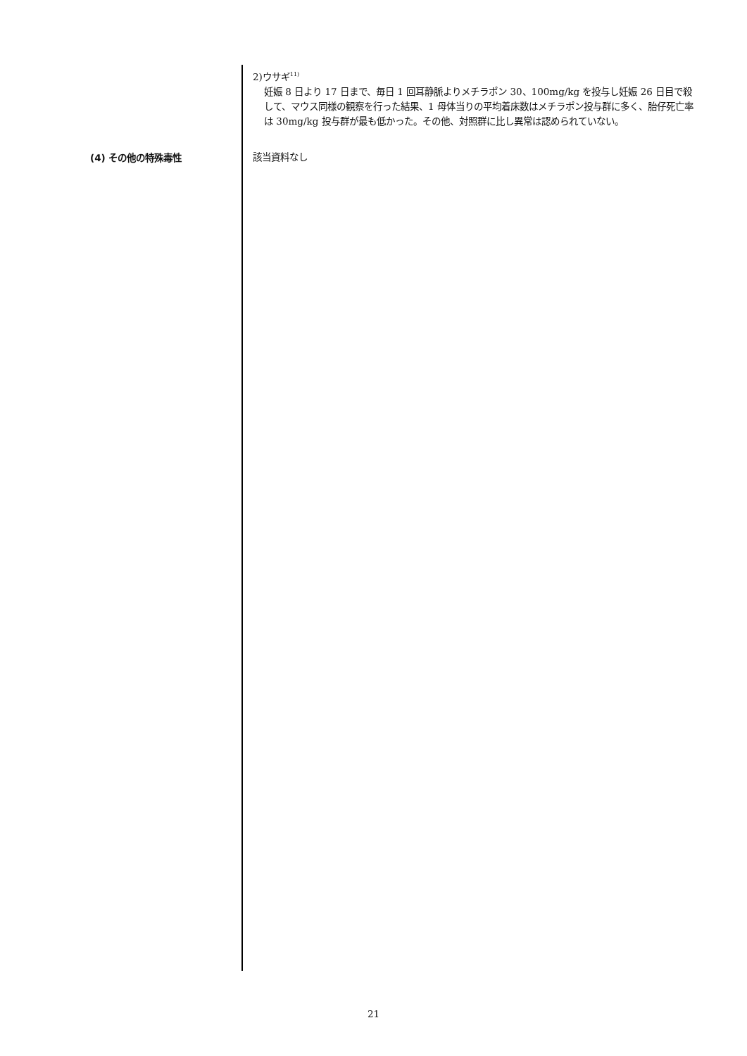2)ウサギ<sup>11)</sup>
妊娠 8 日より 17 日まで、毎日 1 回耳静脈よりメチラポン 30、100mg/kg を投与し妊娠 26 日目で殺して、マウス同様の観察を行った結果、1 母体当りの平均着床数はメチラポン投与群に多く、胎仔死亡率は 30mg/kg 投与群が最も低かった。その他、対照群に比し異常は認められていない。
(4) その他の特殊毒性
該当資料なし
21